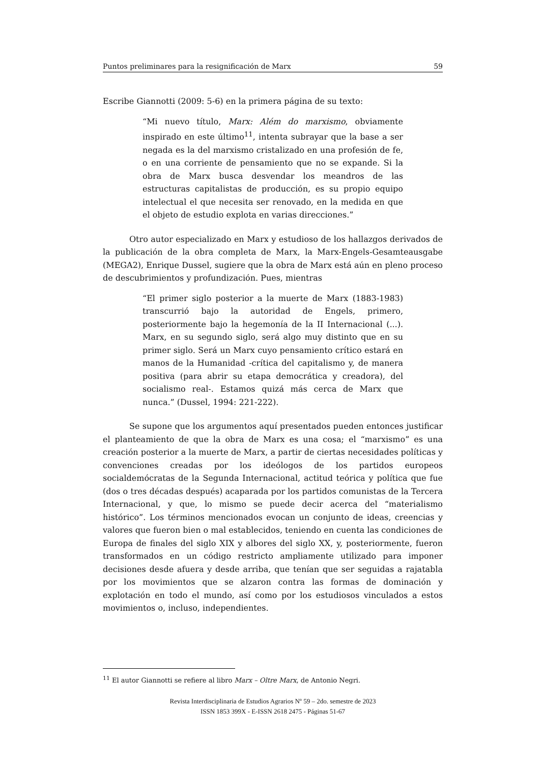Puntos preliminares para la resignificación de Marx 59
Escribe Giannotti (2009: 5-6) en la primera página de su texto:
“Mi nuevo título, Marx: Além do marxismo, obviamente inspirado en este último<sup>11</sup>, intenta subrayar que la base a ser negada es la del marxismo cristalizado en una profesión de fe, o en una corriente de pensamiento que no se expande. Si la obra de Marx busca desvendar los meandros de las estructuras capitalistas de producción, es su propio equipo intelectual el que necesita ser renovado, en la medida en que el objeto de estudio explota en varias direcciones.”
Otro autor especializado en Marx y estudioso de los hallazgos derivados de la publicación de la obra completa de Marx, la Marx-Engels-Gesamteausgabe (MEGA2), Enrique Dussel, sugiere que la obra de Marx está aún en pleno proceso de descubrimientos y profundización. Pues, mientras
“El primer siglo posterior a la muerte de Marx (1883-1983) transcurrió bajo la autoridad de Engels, primero, posteriormente bajo la hegemonía de la II Internacional (...). Marx, en su segundo siglo, será algo muy distinto que en su primer siglo. Será un Marx cuyo pensamiento crítico estará en manos de la Humanidad -crítica del capitalismo y, de manera positiva (para abrir su etapa democrática y creadora), del socialismo real-. Estamos quizá más cerca de Marx que nunca.” (Dussel, 1994: 221-222).
Se supone que los argumentos aquí presentados pueden entonces justificar el planteamiento de que la obra de Marx es una cosa; el “marxismo” es una creación posterior a la muerte de Marx, a partir de ciertas necesidades políticas y convenciones creadas por los ideólogos de los partidos europeos socialdemócratas de la Segunda Internacional, actitud teórica y política que fue (dos o tres décadas después) acaparada por los partidos comunistas de la Tercera Internacional, y que, lo mismo se puede decir acerca del “materialismo histórico”. Los términos mencionados evocan un conjunto de ideas, creencias y valores que fueron bien o mal establecidos, teniendo en cuenta las condiciones de Europa de finales del siglo XIX y albores del siglo XX, y, posteriormente, fueron transformados en un código restricto ampliamente utilizado para imponer decisiones desde afuera y desde arriba, que tenían que ser seguidas a rajatabla por los movimientos que se alzaron contra las formas de dominación y explotación en todo el mundo, así como por los estudiosos vinculados a estos movimientos o, incluso, independientes.
<sup>11</sup> El autor Giannotti se refiere al libro Marx – Oltre Marx, de Antonio Negri.
Revista Interdisciplinaria de Estudios Agrarios Nº 59 – 2do. semestre de 2023
ISSN 1853 399X - E-ISSN 2618 2475 - Páginas 51-67